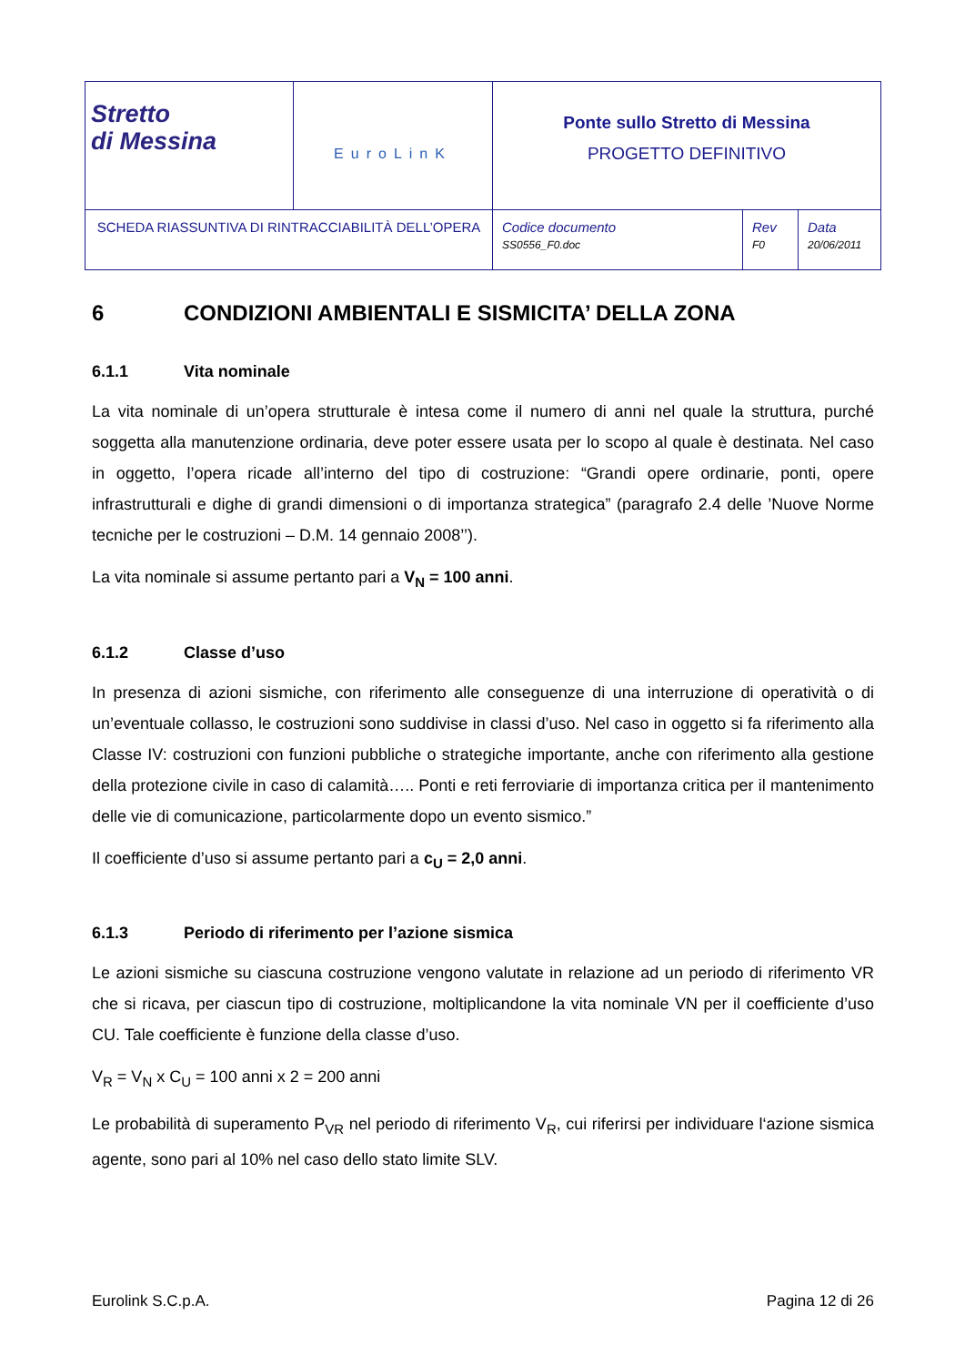| Stretto di Messina | EuroLinK | Ponte sullo Stretto di Messina PROGETTO DEFINITIVO | | |
| SCHEDA RIASSUNTIVA DI RINTRACCIABILITÀ DELL’OPERA | | Codice documento SS0556_F0.doc | Rev F0 | Data 20/06/2011 |
6 CONDIZIONI AMBIENTALI E SISMICITA’ DELLA ZONA
6.1.1 Vita nominale
La vita nominale di un’opera strutturale è intesa come il numero di anni nel quale la struttura, purché soggetta alla manutenzione ordinaria, deve poter essere usata per lo scopo al quale è destinata. Nel caso in oggetto, l’opera ricade all’interno del tipo di costruzione: “Grandi opere ordinarie, ponti, opere infrastrutturali e dighe di grandi dimensioni o di importanza strategica” (paragrafo 2.4 delle ’Nuove Norme tecniche per le costruzioni – D.M. 14 gennaio 2008’’).
La vita nominale si assume pertanto pari a V<sub>N</sub> = 100 anni.
6.1.2 Classe d’uso
In presenza di azioni sismiche, con riferimento alle conseguenze di una interruzione di operatività o di un’eventuale collasso, le costruzioni sono suddivise in classi d’uso. Nel caso in oggetto si fa riferimento alla Classe IV: costruzioni con funzioni pubbliche o strategiche importante, anche con riferimento alla gestione della protezione civile in caso di calamità….. Ponti e reti ferroviarie di importanza critica per il mantenimento delle vie di comunicazione, particolarmente dopo un evento sismico.”
Il coefficiente d’uso si assume pertanto pari a c<sub>U</sub> = 2,0 anni.
6.1.3 Periodo di riferimento per l’azione sismica
Le azioni sismiche su ciascuna costruzione vengono valutate in relazione ad un periodo di riferimento VR che si ricava, per ciascun tipo di costruzione, moltiplicandone la vita nominale VN per il coefficiente d’uso CU. Tale coefficiente è funzione della classe d’uso.
V<sub>R</sub> = V<sub>N</sub> x C<sub>U</sub> = 100 anni x 2 = 200 anni
Le probabilità di superamento P<sub>VR</sub> nel periodo di riferimento V<sub>R</sub>, cui riferirsi per individuare l‘azione sismica agente, sono pari al 10% nel caso dello stato limite SLV.
Eurolink S.C.p.A. Pagina 12 di 26